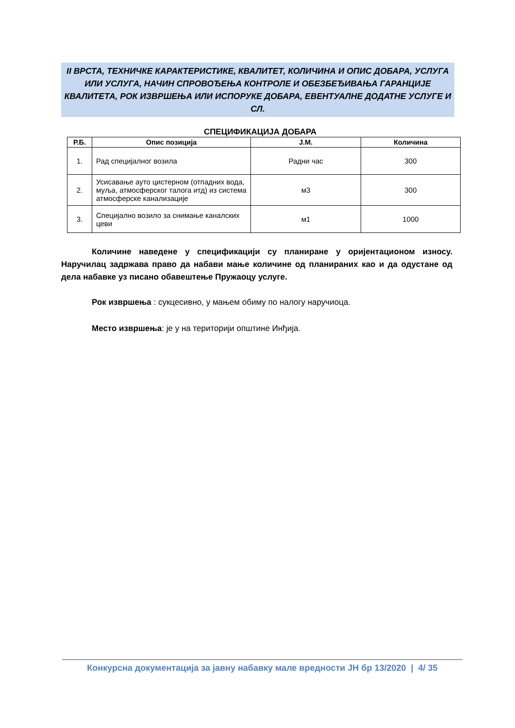II ВРСТА, ТЕХНИЧКЕ КАРАКТЕРИСТИКЕ, КВАЛИТЕТ, КОЛИЧИНА И ОПИС ДОБАРА, УСЛУГА ИЛИ УСЛУГА, НАЧИН СПРОВОЂЕЊА КОНТРОЛЕ И ОБЕЗБЕЂИВАЊА ГАРАНЦИЈЕ КВАЛИТЕТА, РОК ИЗВРШЕЊА ИЛИ ИСПОРУКЕ ДОБАРА, ЕВЕНТУАЛНЕ ДОДАТНЕ УСЛУГЕ И СЛ.
СПЕЦИФИКАЦИЈА ДОБАРА
| Р.Б. | Опис позиција | Ј.М. | Количина |
| --- | --- | --- | --- |
| 1. | Рад специјалног возила | Радни час | 300 |
| 2. | Усисавање ауто цистерном (отпадних вода, муља, атмосферског талога итд) из система атмосферске канализације | м3 | 300 |
| 3. | Специјално возило за снимање каналских цеви | м1 | 1000 |
Количине наведене у спецификацији су планиране у оријентационом износу. Наручилац задржава право да набави мање количине од планираних као и да одустане од дела набавке уз писано обавештење Пружаоцу услуге.
Рок извршења : сукцесивно, у мањем обиму по налогу наручиоца.
Место извршења: је у на територији општине Инђија.
Конкурсна документација за јавну набавку мале вредности ЈН бр 13/2020 | 4/ 35